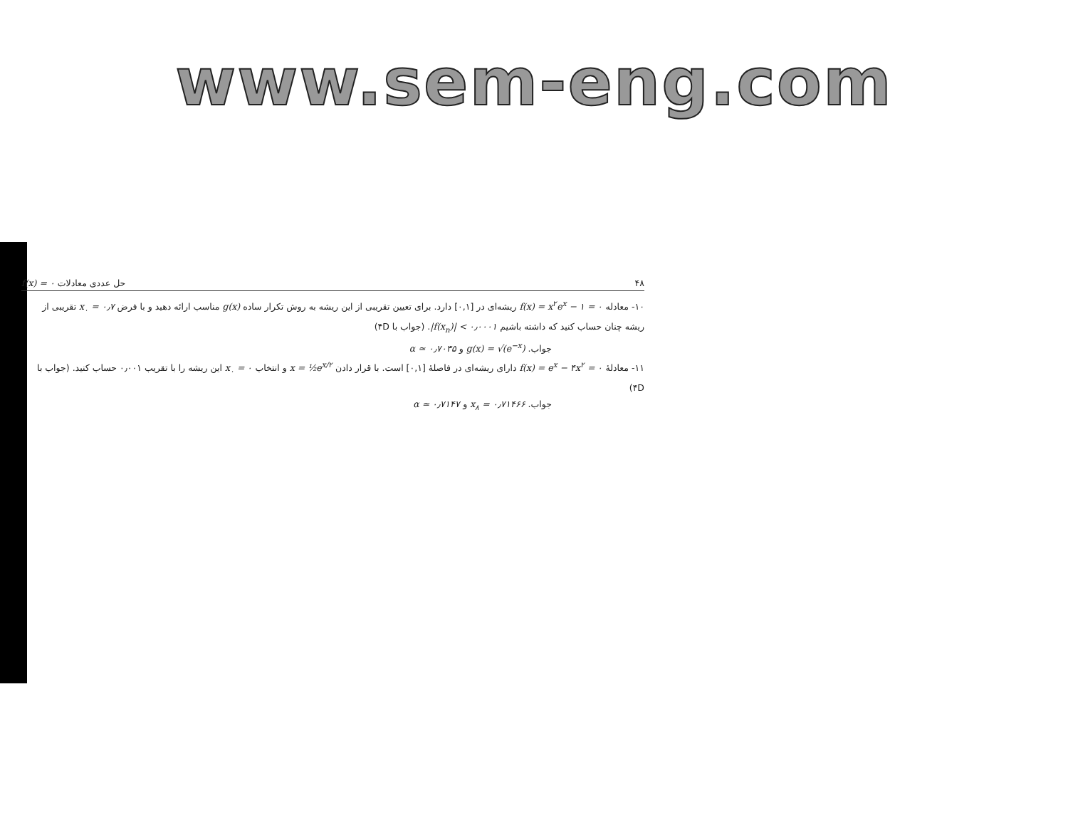www.sem-eng.com
۴۸ حل عددی معادلات f(x) = ۰
۱۰- معادله f(x) = x<sup>۲</sup>e<sup>x</sup> − ۱ = ۰ ریشه‌ای در [۰,۱] دارد. برای تعیین تقریبی از این ریشه به روش تکرار ساده g(x) مناسب ارائه دهید و با فرض x<sub>۰</sub> = ۰٫۷ تقریبی از ریشه چنان حساب کنید که داشته باشیم |f(x<sub>n</sub>)| < ۰٫۰۰۰۱. (جواب با ۴D)
جواب. g(x) = √(e<sup>−x</sup>) و α ≃ ۰٫۷۰۳۵
۱۱- معادلهٔ f(x) = e<sup>x</sup> − ۴x<sup>۲</sup> = ۰ دارای ریشه‌ای در فاصلهٔ [۰,۱] است. با قرار دادن x = ½e<sup>x/۲</sup> و انتخاب x<sub>۰</sub> = ۰ این ریشه را با تقریب ۰٫۰۰۱ حساب کنید. (جواب با ۴D)
جواب. x<sub>۸</sub> = ۰٫۷۱۴۶۶ و α ≃ ۰٫۷۱۴۷